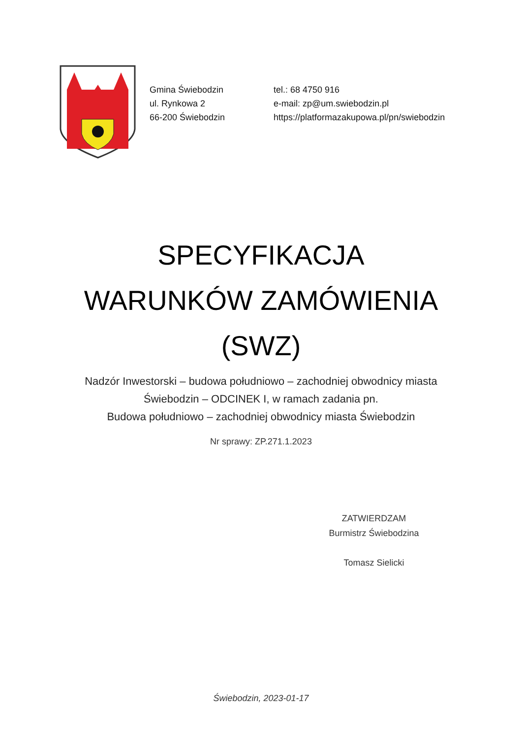Gmina Świebodzin
ul. Rynkowa 2
66-200 Świebodzin
tel.: 68 4750 916
e-mail: zp@um.swiebodzin.pl
https://platformazakupowa.pl/pn/swiebodzin
SPECYFIKACJA
WARUNKÓW ZAMÓWIENIA
(SWZ)
Nadzór Inwestorski – budowa południowo – zachodniej obwodnicy miasta
Świebodzin – ODCINEK I, w ramach zadania pn.
Budowa południowo – zachodniej obwodnicy miasta Świebodzin
Nr sprawy: ZP.271.1.2023
ZATWIERDZAM
Burmistrz Świebodzina
Tomasz Sielicki
Świebodzin, 2023-01-17